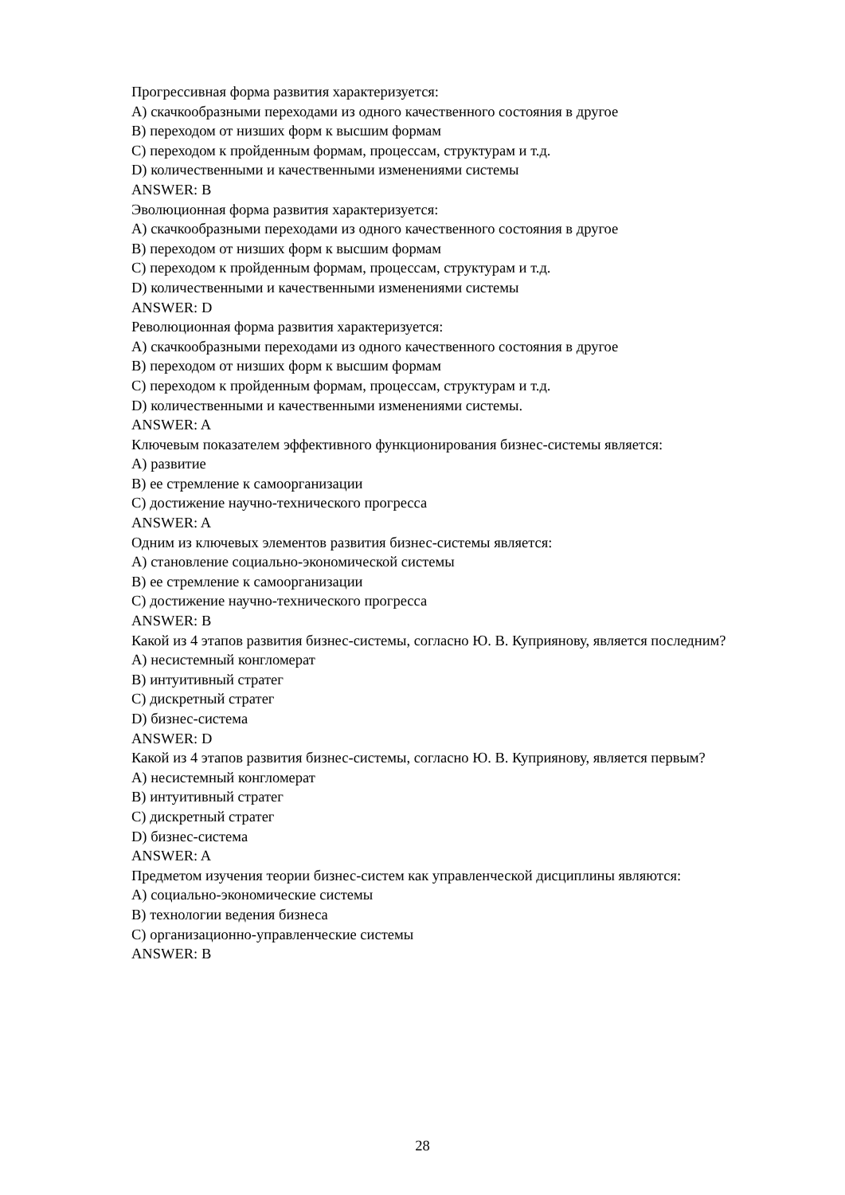Прогрессивная форма развития характеризуется:
A) скачкообразными переходами из одного качественного состояния в другое
B) переходом от низших форм к высшим формам
C) переходом к пройденным формам, процессам, структурам и т.д.
D) количественными и качественными изменениями системы
ANSWER: B
Эволюционная форма развития характеризуется:
A) скачкообразными переходами из одного качественного состояния в другое
B) переходом от низших форм к высшим формам
C) переходом к пройденным формам, процессам, структурам и т.д.
D) количественными и качественными изменениями системы
ANSWER: D
Революционная форма развития характеризуется:
A) скачкообразными переходами из одного качественного состояния в другое
B) переходом от низших форм к высшим формам
C) переходом к пройденным формам, процессам, структурам и т.д.
D) количественными и качественными изменениями системы.
ANSWER: A
Ключевым показателем эффективного функционирования бизнес-системы является:
A) развитие
B) ее стремление к самоорганизации
C) достижение научно-технического прогресса
ANSWER: A
Одним из ключевых элементов развития бизнес-системы является:
A) становление социально-экономической системы
B) ее стремление к самоорганизации
C) достижение научно-технического прогресса
ANSWER: B
Какой из 4 этапов развития бизнес-системы, согласно Ю. В. Куприянову, является последним?
A) несистемный конгломерат
B) интуитивный стратег
C) дискретный стратег
D) бизнес-система
ANSWER: D
Какой из 4 этапов развития бизнес-системы, согласно Ю. В. Куприянову, является первым?
A) несистемный конгломерат
B) интуитивный стратег
C) дискретный стратег
D) бизнес-система
ANSWER: A
Предметом изучения теории бизнес-систем как управленческой дисциплины являются:
A) социально-экономические системы
B) технологии ведения бизнеса
C) организационно-управленческие системы
ANSWER: B
28